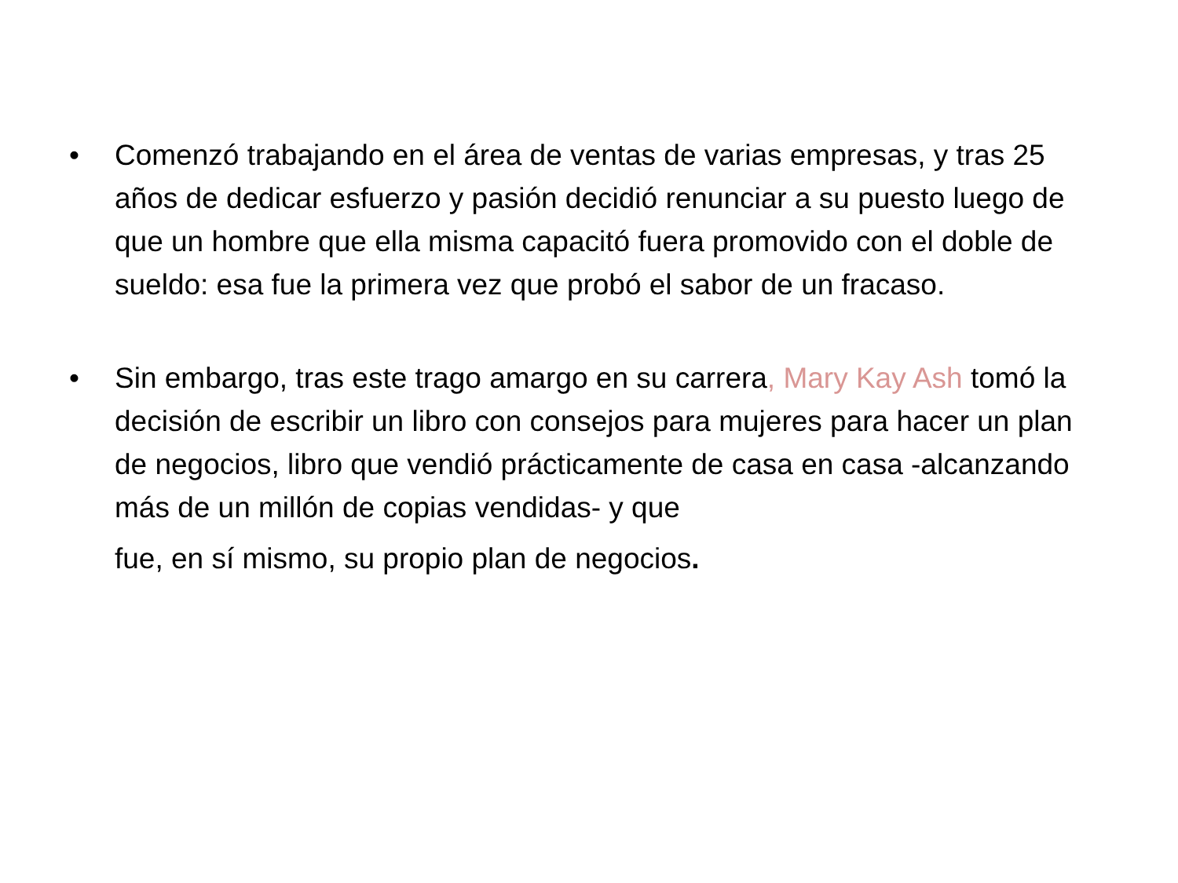• Comenzó trabajando en el área de ventas de varias empresas, y tras 25 años de dedicar esfuerzo y pasión decidió renunciar a su puesto luego de que un hombre que ella misma capacitó fuera promovido con el doble de sueldo: esa fue la primera vez que probó el sabor de un fracaso.
• Sin embargo, tras este trago amargo en su carrera, Mary Kay Ash tomó la decisión de escribir un libro con consejos para mujeres para hacer un plan de negocios, libro que vendió prácticamente de casa en casa -alcanzando más de un millón de copias vendidas- y que
fue, en sí mismo, su propio plan de negocios.